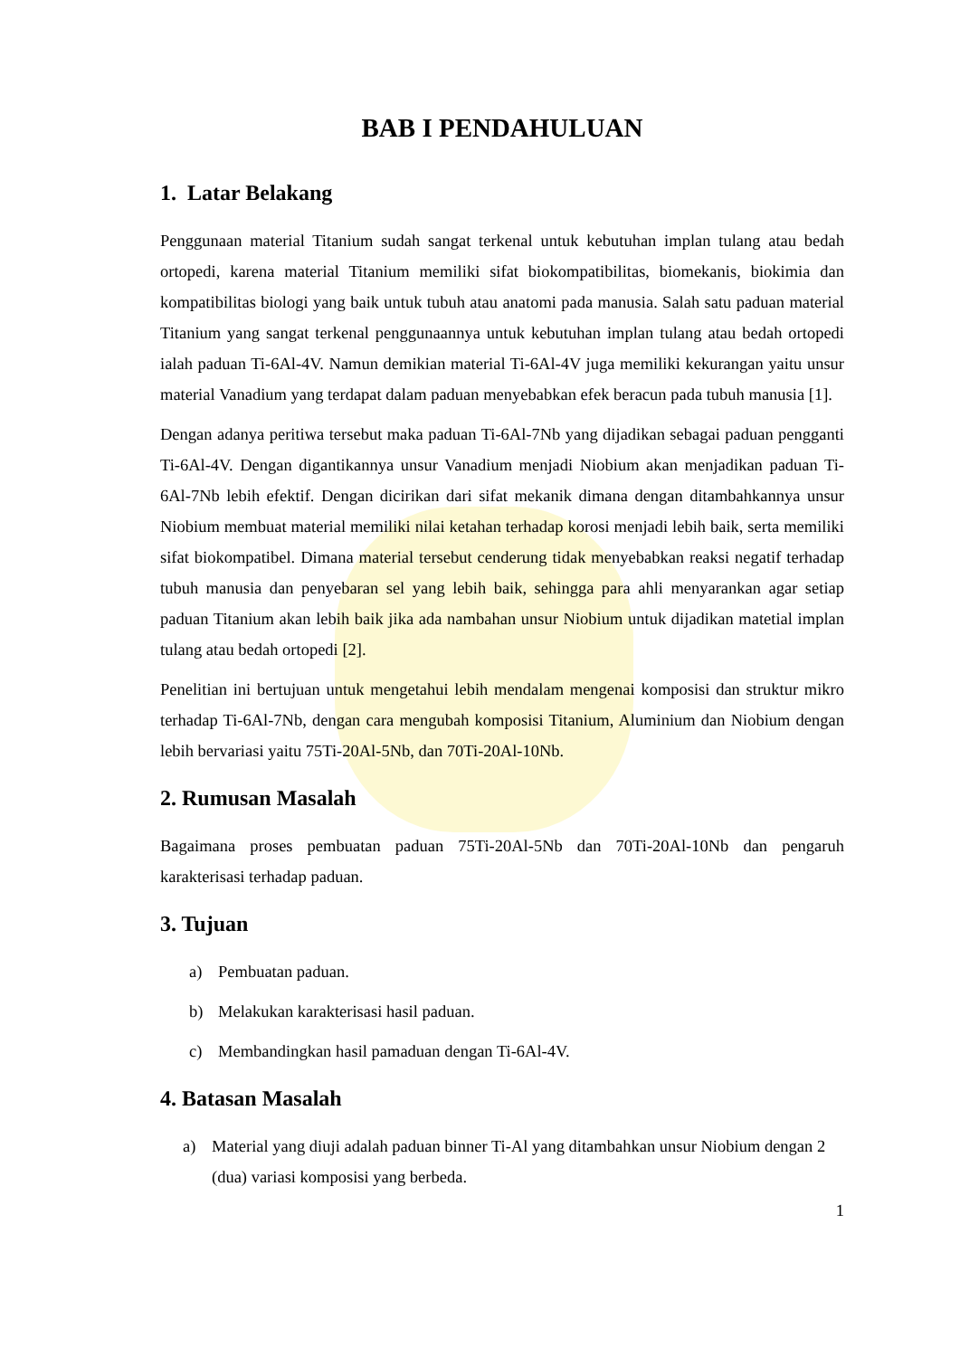BAB I PENDAHULUAN
1. Latar Belakang
Penggunaan material Titanium sudah sangat terkenal untuk kebutuhan implan tulang atau bedah ortopedi, karena material Titanium memiliki sifat biokompatibilitas, biomekanis, biokimia dan kompatibilitas biologi yang baik untuk tubuh atau anatomi pada manusia. Salah satu paduan material Titanium yang sangat terkenal penggunaannya untuk kebutuhan implan tulang atau bedah ortopedi ialah paduan Ti-6Al-4V. Namun demikian material Ti-6Al-4V juga memiliki kekurangan yaitu unsur material Vanadium yang terdapat dalam paduan menyebabkan efek beracun pada tubuh manusia [1].
Dengan adanya peritiwa tersebut maka paduan Ti-6Al-7Nb yang dijadikan sebagai paduan pengganti Ti-6Al-4V. Dengan digantikannya unsur Vanadium menjadi Niobium akan menjadikan paduan Ti-6Al-7Nb lebih efektif. Dengan dicirikan dari sifat mekanik dimana dengan ditambahkannya unsur Niobium membuat material memiliki nilai ketahan terhadap korosi menjadi lebih baik, serta memiliki sifat biokompatibel. Dimana material tersebut cenderung tidak menyebabkan reaksi negatif terhadap tubuh manusia dan penyebaran sel yang lebih baik, sehingga para ahli menyarankan agar setiap paduan Titanium akan lebih baik jika ada nambahan unsur Niobium untuk dijadikan matetial implan tulang atau bedah ortopedi [2].
Penelitian ini bertujuan untuk mengetahui lebih mendalam mengenai komposisi dan struktur mikro terhadap Ti-6Al-7Nb, dengan cara mengubah komposisi Titanium, Aluminium dan Niobium dengan lebih bervariasi yaitu 75Ti-20Al-5Nb, dan 70Ti-20Al-10Nb.
2. Rumusan Masalah
Bagaimana proses pembuatan paduan 75Ti-20Al-5Nb dan 70Ti-20Al-10Nb dan pengaruh karakterisasi terhadap paduan.
3. Tujuan
a) Pembuatan paduan.
b) Melakukan karakterisasi hasil paduan.
c) Membandingkan hasil pamaduan dengan Ti-6Al-4V.
4. Batasan Masalah
a) Material yang diuji adalah paduan binner Ti-Al yang ditambahkan unsur Niobium dengan 2 (dua) variasi komposisi yang berbeda.
1